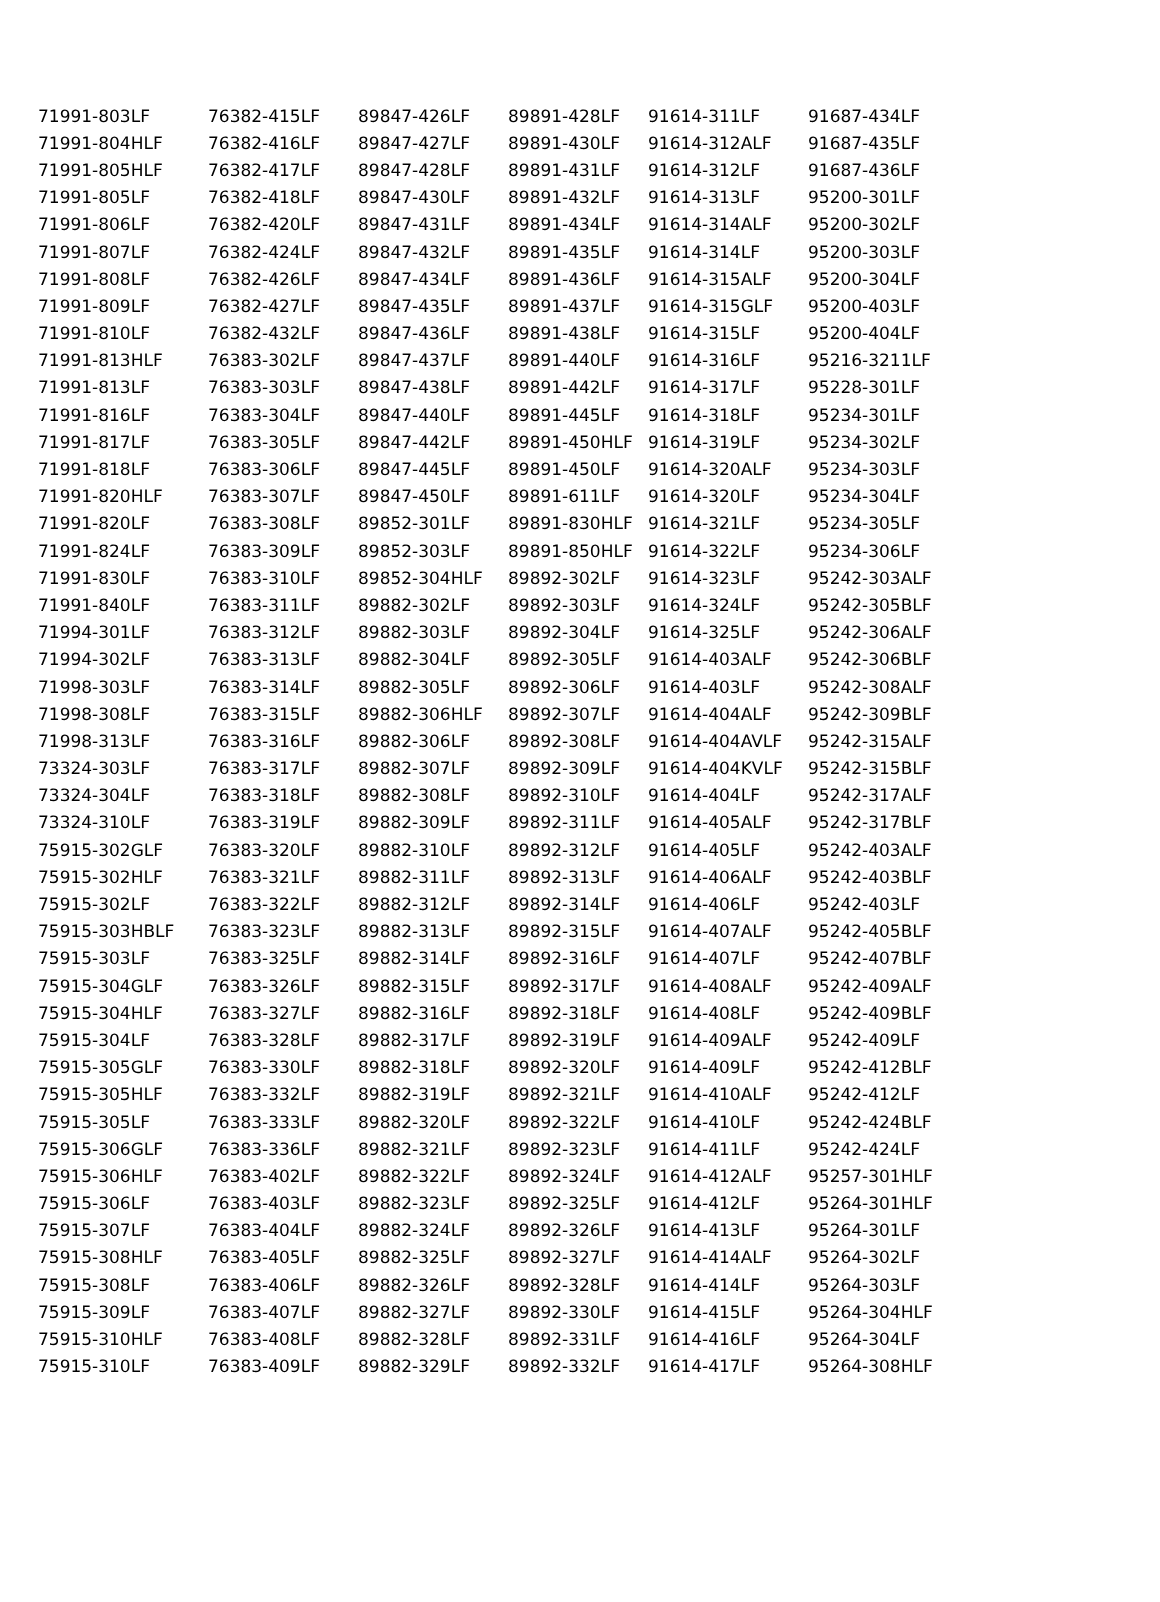| 71991-803LF | 76382-415LF | 89847-426LF | 89891-428LF | 91614-311LF | 91687-434LF |
| 71991-804HLF | 76382-416LF | 89847-427LF | 89891-430LF | 91614-312ALF | 91687-435LF |
| 71991-805HLF | 76382-417LF | 89847-428LF | 89891-431LF | 91614-312LF | 91687-436LF |
| 71991-805LF | 76382-418LF | 89847-430LF | 89891-432LF | 91614-313LF | 95200-301LF |
| 71991-806LF | 76382-420LF | 89847-431LF | 89891-434LF | 91614-314ALF | 95200-302LF |
| 71991-807LF | 76382-424LF | 89847-432LF | 89891-435LF | 91614-314LF | 95200-303LF |
| 71991-808LF | 76382-426LF | 89847-434LF | 89891-436LF | 91614-315ALF | 95200-304LF |
| 71991-809LF | 76382-427LF | 89847-435LF | 89891-437LF | 91614-315GLF | 95200-403LF |
| 71991-810LF | 76382-432LF | 89847-436LF | 89891-438LF | 91614-315LF | 95200-404LF |
| 71991-813HLF | 76383-302LF | 89847-437LF | 89891-440LF | 91614-316LF | 95216-3211LF |
| 71991-813LF | 76383-303LF | 89847-438LF | 89891-442LF | 91614-317LF | 95228-301LF |
| 71991-816LF | 76383-304LF | 89847-440LF | 89891-445LF | 91614-318LF | 95234-301LF |
| 71991-817LF | 76383-305LF | 89847-442LF | 89891-450HLF | 91614-319LF | 95234-302LF |
| 71991-818LF | 76383-306LF | 89847-445LF | 89891-450LF | 91614-320ALF | 95234-303LF |
| 71991-820HLF | 76383-307LF | 89847-450LF | 89891-611LF | 91614-320LF | 95234-304LF |
| 71991-820LF | 76383-308LF | 89852-301LF | 89891-830HLF | 91614-321LF | 95234-305LF |
| 71991-824LF | 76383-309LF | 89852-303LF | 89891-850HLF | 91614-322LF | 95234-306LF |
| 71991-830LF | 76383-310LF | 89852-304HLF | 89892-302LF | 91614-323LF | 95242-303ALF |
| 71991-840LF | 76383-311LF | 89882-302LF | 89892-303LF | 91614-324LF | 95242-305BLF |
| 71994-301LF | 76383-312LF | 89882-303LF | 89892-304LF | 91614-325LF | 95242-306ALF |
| 71994-302LF | 76383-313LF | 89882-304LF | 89892-305LF | 91614-403ALF | 95242-306BLF |
| 71998-303LF | 76383-314LF | 89882-305LF | 89892-306LF | 91614-403LF | 95242-308ALF |
| 71998-308LF | 76383-315LF | 89882-306HLF | 89892-307LF | 91614-404ALF | 95242-309BLF |
| 71998-313LF | 76383-316LF | 89882-306LF | 89892-308LF | 91614-404AVLF | 95242-315ALF |
| 73324-303LF | 76383-317LF | 89882-307LF | 89892-309LF | 91614-404KVLF | 95242-315BLF |
| 73324-304LF | 76383-318LF | 89882-308LF | 89892-310LF | 91614-404LF | 95242-317ALF |
| 73324-310LF | 76383-319LF | 89882-309LF | 89892-311LF | 91614-405ALF | 95242-317BLF |
| 75915-302GLF | 76383-320LF | 89882-310LF | 89892-312LF | 91614-405LF | 95242-403ALF |
| 75915-302HLF | 76383-321LF | 89882-311LF | 89892-313LF | 91614-406ALF | 95242-403BLF |
| 75915-302LF | 76383-322LF | 89882-312LF | 89892-314LF | 91614-406LF | 95242-403LF |
| 75915-303HBLF | 76383-323LF | 89882-313LF | 89892-315LF | 91614-407ALF | 95242-405BLF |
| 75915-303LF | 76383-325LF | 89882-314LF | 89892-316LF | 91614-407LF | 95242-407BLF |
| 75915-304GLF | 76383-326LF | 89882-315LF | 89892-317LF | 91614-408ALF | 95242-409ALF |
| 75915-304HLF | 76383-327LF | 89882-316LF | 89892-318LF | 91614-408LF | 95242-409BLF |
| 75915-304LF | 76383-328LF | 89882-317LF | 89892-319LF | 91614-409ALF | 95242-409LF |
| 75915-305GLF | 76383-330LF | 89882-318LF | 89892-320LF | 91614-409LF | 95242-412BLF |
| 75915-305HLF | 76383-332LF | 89882-319LF | 89892-321LF | 91614-410ALF | 95242-412LF |
| 75915-305LF | 76383-333LF | 89882-320LF | 89892-322LF | 91614-410LF | 95242-424BLF |
| 75915-306GLF | 76383-336LF | 89882-321LF | 89892-323LF | 91614-411LF | 95242-424LF |
| 75915-306HLF | 76383-402LF | 89882-322LF | 89892-324LF | 91614-412ALF | 95257-301HLF |
| 75915-306LF | 76383-403LF | 89882-323LF | 89892-325LF | 91614-412LF | 95264-301HLF |
| 75915-307LF | 76383-404LF | 89882-324LF | 89892-326LF | 91614-413LF | 95264-301LF |
| 75915-308HLF | 76383-405LF | 89882-325LF | 89892-327LF | 91614-414ALF | 95264-302LF |
| 75915-308LF | 76383-406LF | 89882-326LF | 89892-328LF | 91614-414LF | 95264-303LF |
| 75915-309LF | 76383-407LF | 89882-327LF | 89892-330LF | 91614-415LF | 95264-304HLF |
| 75915-310HLF | 76383-408LF | 89882-328LF | 89892-331LF | 91614-416LF | 95264-304LF |
| 75915-310LF | 76383-409LF | 89882-329LF | 89892-332LF | 91614-417LF | 95264-308HLF |